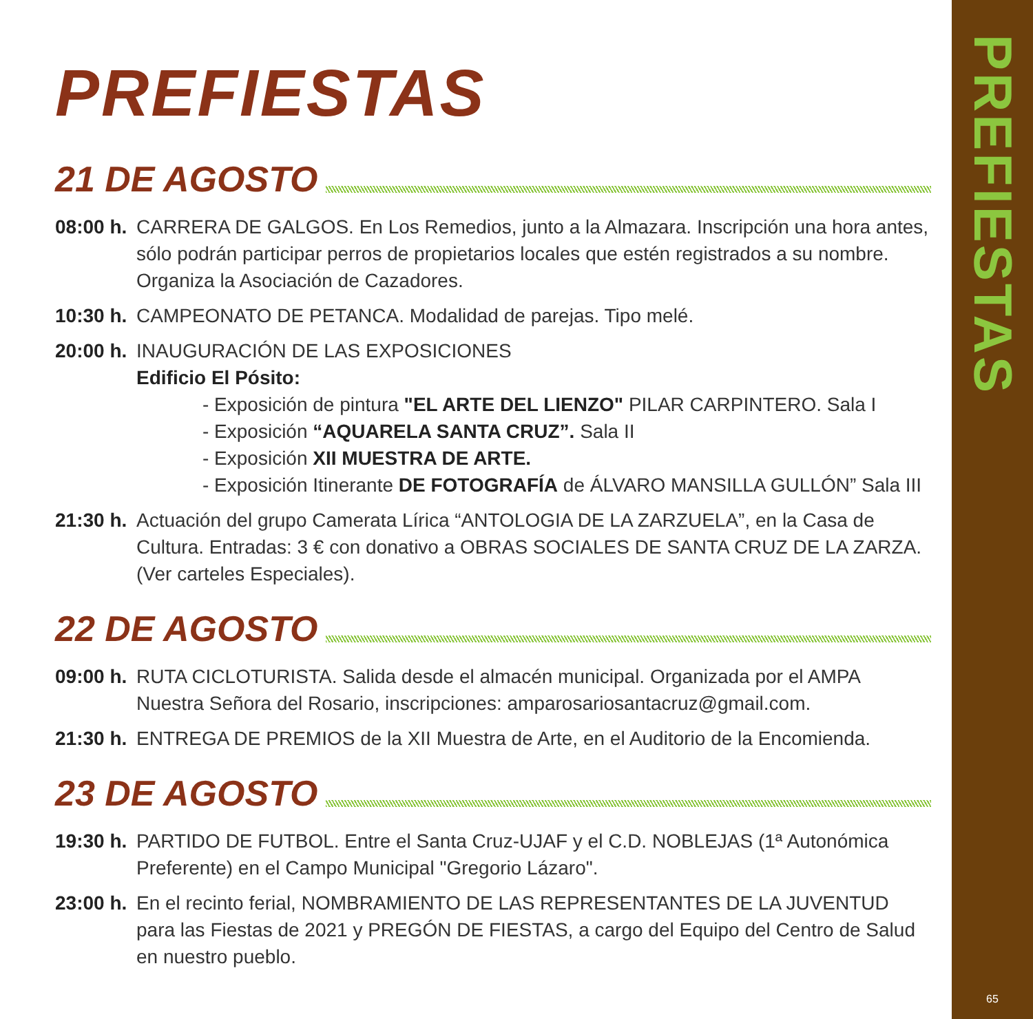PREFIESTAS
21 DE AGOSTO
08:00 h.
CARRERA DE GALGOS. En Los Remedios, junto a la Almazara. Inscripción una hora antes, sólo podrán participar perros de propietarios locales que estén registrados a su nombre. Organiza la Asociación de Cazadores.
10:30 h.
CAMPEONATO DE PETANCA. Modalidad de parejas. Tipo melé.
20:00 h.
INAUGURACIÓN DE LAS EXPOSICIONES
Edificio El Pósito:
- Exposición de pintura "EL ARTE DEL LIENZO" PILAR CARPINTERO. Sala I
- Exposición “AQUARELA SANTA CRUZ”. Sala II
- Exposición XII MUESTRA DE ARTE.
- Exposición Itinerante DE FOTOGRAFÍA de ÁLVARO MANSILLA GULLÓN” Sala III
21:30 h.
Actuación del grupo Camerata Lírica “ANTOLOGIA DE LA ZARZUELA”, en la Casa de Cultura. Entradas: 3 € con donativo a OBRAS SOCIALES DE SANTA CRUZ DE LA ZARZA.
(Ver carteles Especiales).
22 DE AGOSTO
09:00 h.
RUTA CICLOTURISTA. Salida desde el almacén municipal. Organizada por el AMPA Nuestra Señora del Rosario, inscripciones: amparosariosantacruz@gmail.com.
21:30 h.
ENTREGA DE PREMIOS de la XII Muestra de Arte, en el Auditorio de la Encomienda.
23 DE AGOSTO
19:30 h.
PARTIDO DE FUTBOL. Entre el Santa Cruz-UJAF y el C.D. NOBLEJAS (1ª Autonómica Preferente) en el Campo Municipal "Gregorio Lázaro".
23:00 h.
En el recinto ferial, NOMBRAMIENTO DE LAS REPRESENTANTES DE LA JUVENTUD para las Fiestas de 2021 y PREGÓN DE FIESTAS, a cargo del Equipo del Centro de Salud en nuestro pueblo.
PREFIESTAS
65